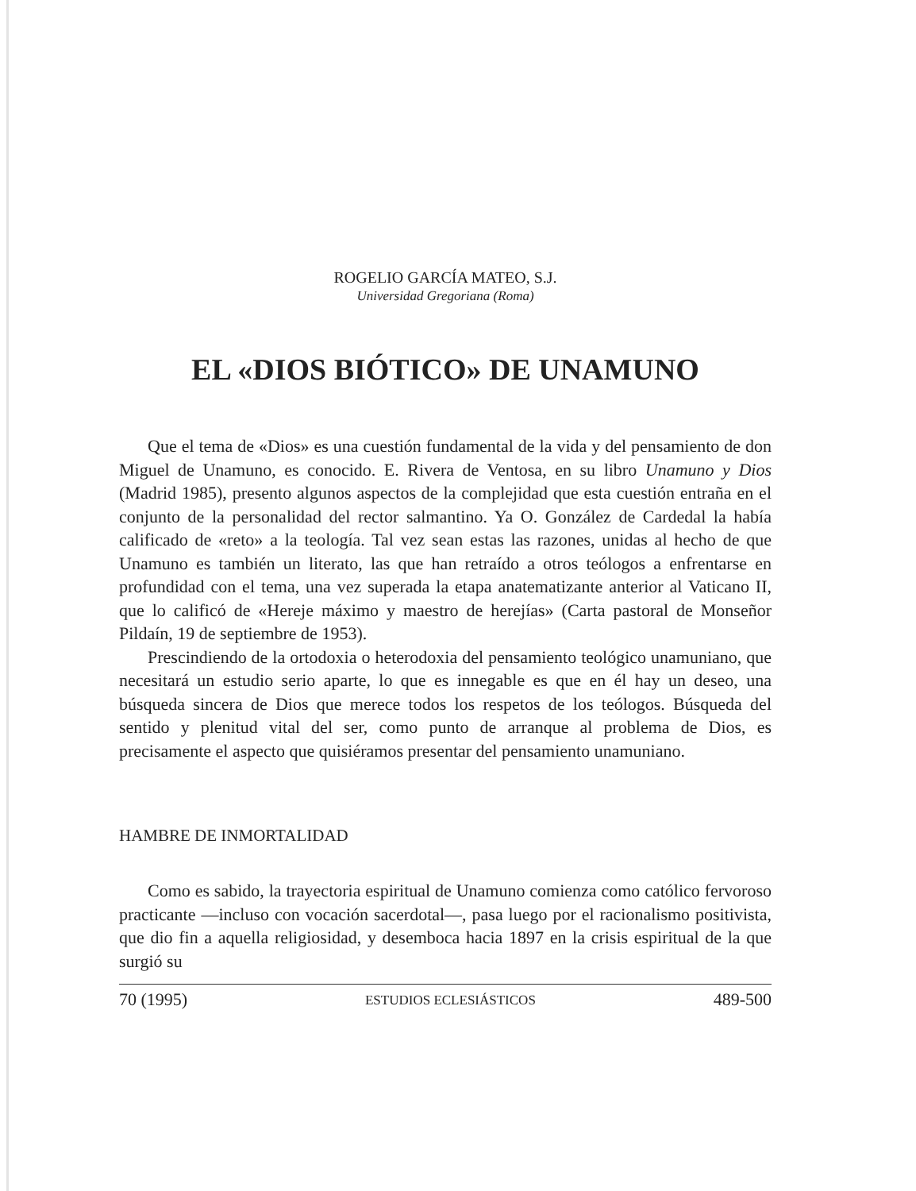ROGELIO GARCÍA MATEO, S.J.
Universidad Gregoriana (Roma)
EL «DIOS BIÓTICO» DE UNAMUNO
Que el tema de «Dios» es una cuestión fundamental de la vida y del pensamiento de don Miguel de Unamuno, es conocido. E. Rivera de Ventosa, en su libro Unamuno y Dios (Madrid 1985), presento algunos aspectos de la complejidad que esta cuestión entraña en el conjunto de la personalidad del rector salmantino. Ya O. González de Cardedal la había calificado de «reto» a la teología. Tal vez sean estas las razones, unidas al hecho de que Unamuno es también un literato, las que han retraído a otros teólogos a enfrentarse en profundidad con el tema, una vez superada la etapa anatematizante anterior al Vaticano II, que lo calificó de «Hereje máximo y maestro de herejías» (Carta pastoral de Monseñor Pildaín, 19 de septiembre de 1953).
Prescindiendo de la ortodoxia o heterodoxia del pensamiento teológico unamuniano, que necesitará un estudio serio aparte, lo que es innegable es que en él hay un deseo, una búsqueda sincera de Dios que merece todos los respetos de los teólogos. Búsqueda del sentido y plenitud vital del ser, como punto de arranque al problema de Dios, es precisamente el aspecto que quisiéramos presentar del pensamiento unamuniano.
HAMBRE DE INMORTALIDAD
Como es sabido, la trayectoria espiritual de Unamuno comienza como católico fervoroso practicante —incluso con vocación sacerdotal—, pasa luego por el racionalismo positivista, que dio fin a aquella religiosidad, y desemboca hacia 1897 en la crisis espiritual de la que surgió su
70 (1995) ESTUDIOS ECLESIÁSTICOS 489-500